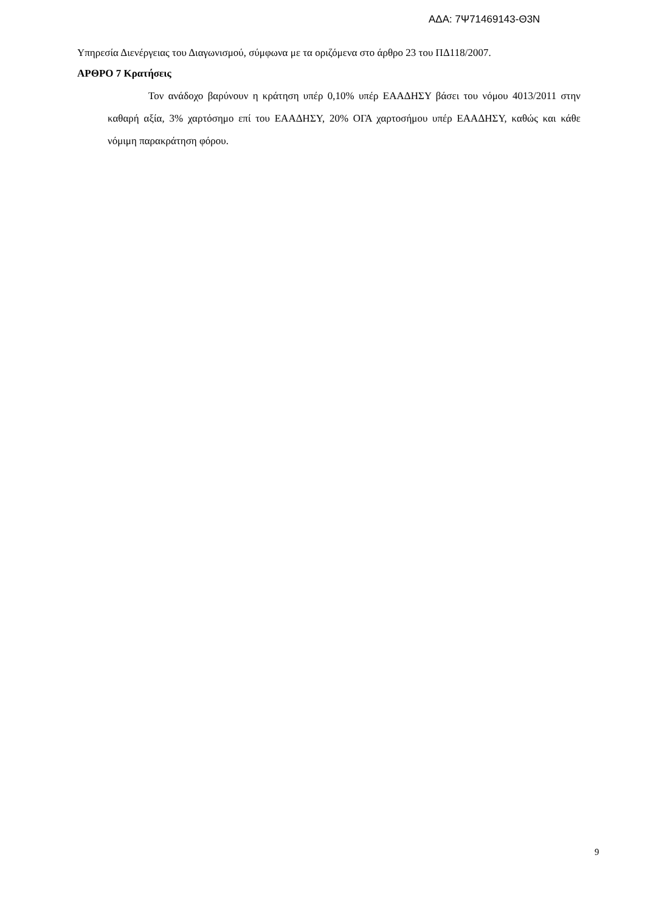ΑΔΑ: 7Ψ71469143-Θ3Ν
Υπηρεσία Διενέργειας του Διαγωνισμού, σύμφωνα με τα οριζόμενα στο άρθρο 23 του ΠΔ118/2007.
ΑΡΘΡΟ 7 Κρατήσεις
Τον ανάδοχο βαρύνουν η κράτηση υπέρ 0,10% υπέρ ΕΑΑΔΗΣΥ βάσει του νόμου 4013/2011 στην καθαρή αξία, 3% χαρτόσημο επί του ΕΑΑΔΗΣΥ, 20% ΟΓΑ χαρτοσήμου υπέρ ΕΑΑΔΗΣΥ, καθώς και κάθε νόμιμη παρακράτηση φόρου.
9